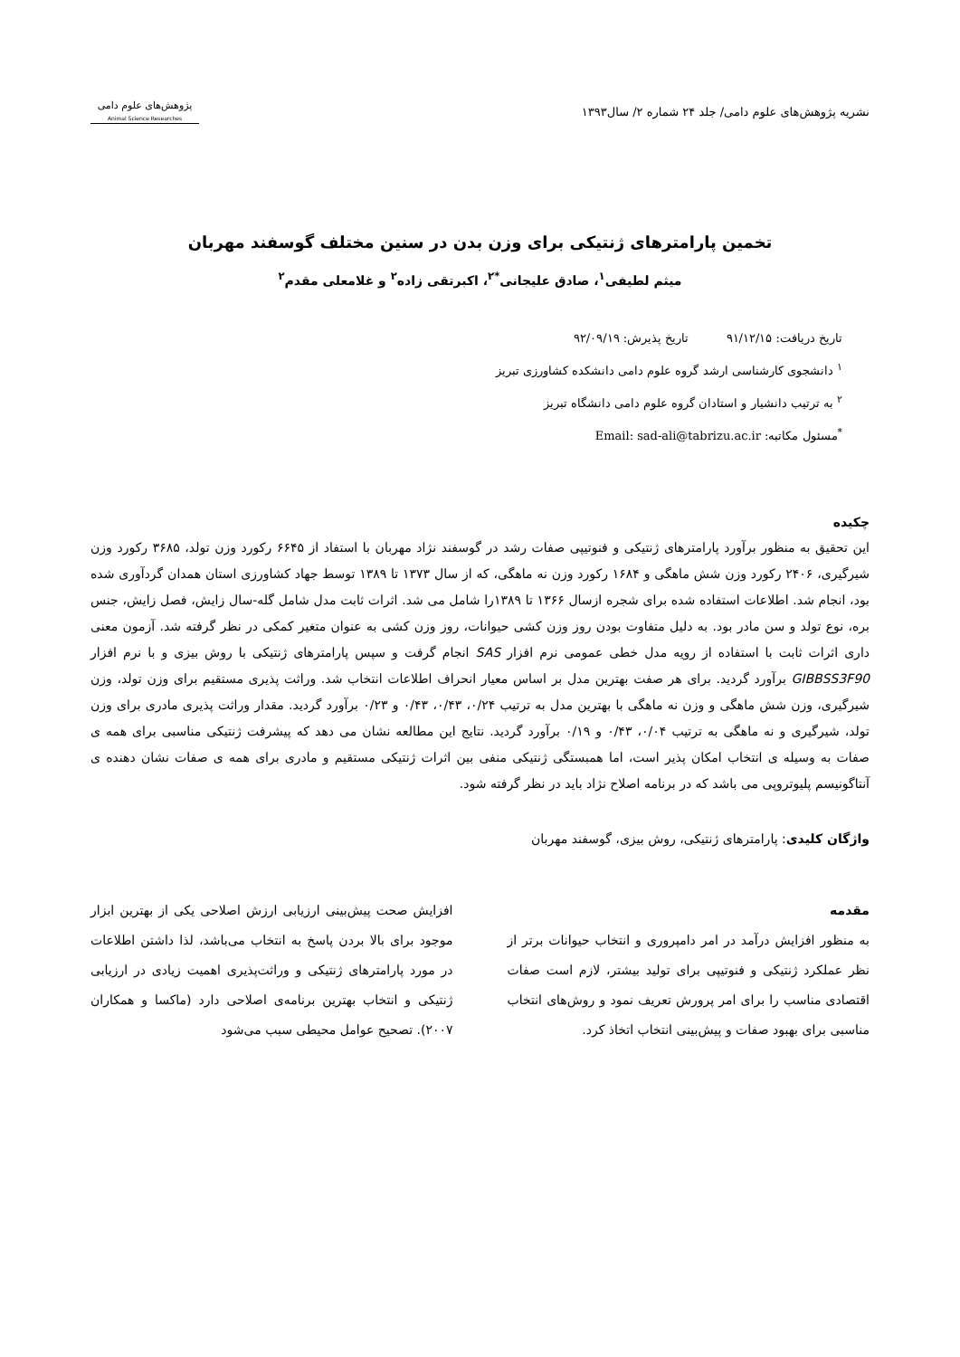نشریه پژوهش‌های علوم دامی/ جلد ۲۴ شماره ۲/ سال۱۳۹۳
پژوهش‌های علوم دامی
Animal Science Researches
تخمین پارامترهای ژنتیکی برای وزن بدن در سنین مختلف گوسفند مهربان
میثم لطیفی<sup>۱</sup>، صادق علیجانی<sup>*۲</sup>، اکبرتقی زاده<sup>۲</sup> و غلامعلی مقدم<sup>۲</sup>
تاریخ دریافت: ۹۱/۱۲/۱۵ تاریخ پذیرش: ۹۲/۰۹/۱۹
<sup>۱</sup> دانشجوی کارشناسی ارشد گروه علوم دامی دانشکده کشاورزی تبریز
<sup>۲</sup> به ترتیب دانشیار و استادان گروه علوم دامی دانشگاه تبریز
<sup>*</sup> مسئول مکاتبه: Email: sad-ali@tabrizu.ac.ir
چکیده
این تحقیق به منظور برآورد پارامترهای ژنتیکی و فنوتیپی صفات رشد در گوسفند نژاد مهربان با استفاد از ۶۶۴۵ رکورد وزن تولد، ۳۶۸۵ رکورد وزن شیرگیری، ۲۴۰۶ رکورد وزن شش ماهگی و ۱۶۸۴ رکورد وزن نه ماهگی، که از سال ۱۳۷۳ تا ۱۳۸۹ توسط جهاد کشاورزی استان همدان گردآوری شده بود، انجام شد. اطلاعات استفاده شده برای شجره ازسال ۱۳۶۶ تا ۱۳۸۹را شامل می شد. اثرات ثابت مدل شامل گله-سال زایش، فصل زایش، جنس بره، نوع تولد و سن مادر بود. به دلیل متفاوت بودن روز وزن کشی حیوانات، روز وزن کشی به عنوان متغیر کمکی در نظر گرفته شد. آزمون معنی داری اثرات ثابت با استفاده از رویه مدل خطی عمومی نرم افزار SAS انجام گرفت و سپس پارامترهای ژنتیکی با روش بیزی و با نرم افزار GIBBSS3F90 برآورد گردید. برای هر صفت بهترین مدل بر اساس معیار انحراف اطلاعات انتخاب شد. وراثت پذیری مستقیم برای وزن تولد، وزن شیرگیری، وزن شش ماهگی و وزن نه ماهگی با بهترین مدل به ترتیب ۰/۲۴، ۰/۴۳، ۰/۴۳ و ۰/۲۳ برآورد گردید. مقدار وراثت پذیری مادری برای وزن تولد، شیرگیری و نه ماهگی به ترتیب ۰/۰۴، ۰/۴۳ و ۰/۱۹ برآورد گردید. نتایج این مطالعه نشان می دهد که پیشرفت ژنتیکی مناسبی برای همه ی صفات به وسیله ی انتخاب امکان پذیر است، اما همبستگی ژنتیکی منفی بین اثرات ژنتیکی مستقیم و مادری برای همه ی صفات نشان دهنده ی آنتاگونیسم پلیوتروپی می باشد که در برنامه اصلاح نژاد باید در نظر گرفته شود.
واژگان کلیدی: پارامترهای ژنتیکی، روش بیزی، گوسفند مهربان
مقدمه
به منظور افزایش درآمد در امر دامپروری و انتخاب حیوانات برتر از نظر عملکرد ژنتیکی و فنوتیپی برای تولید بیشتر، لازم است صفات اقتصادی مناسب را برای امر پرورش تعریف نمود و روش‌های انتخاب مناسبی برای بهبود صفات و پیش‌بینی انتخاب اتخاذ کرد.
افزایش صحت پیش‌بینی ارزیابی ارزش اصلاحی یکی از بهترین ابزار موجود برای بالا بردن پاسخ به انتخاب می‌باشد، لذا داشتن اطلاعات در مورد پارامترهای ژنتیکی و وراثت‌پذیری اهمیت زیادی در ارزیابی ژنتیکی و انتخاب بهترین برنامه‌ی اصلاحی دارد (ماکسا و همکاران ۲۰۰۷). تصحیح عوامل محیطی سبب می‌شود